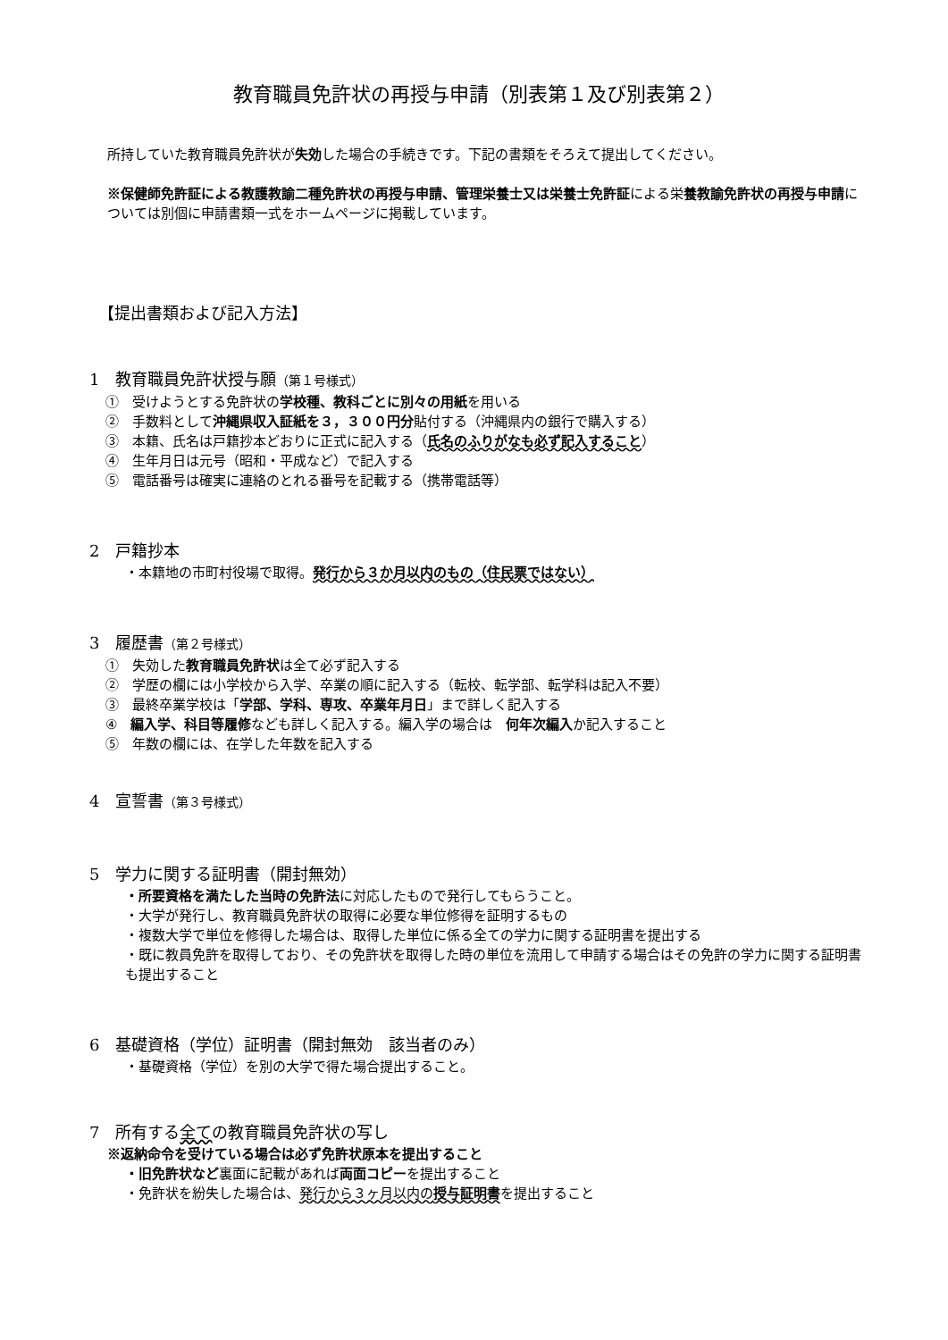教育職員免許状の再授与申請（別表第１及び別表第２）
所持していた教育職員免許状が失効した場合の手続きです。下記の書類をそろえて提出してください。
※保健師免許証による教護教諭二種免許状の再授与申請、管理栄養士又は栄養士免許証による栄養教諭免許状の再授与申請については別個に申請書類一式をホームページに掲載しています。
【提出書類および記入方法】
1　教育職員免許状授与願（第１号様式）
①　受けようとする免許状の学校種、教科ごとに別々の用紙を用いる
②　手数料として沖縄県収入証紙を３，３００円分貼付する（沖縄県内の銀行で購入する）
③　本籍、氏名は戸籍抄本どおりに正式に記入する（氏名のふりがなも必ず記入すること）
④　生年月日は元号（昭和・平成など）で記入する
⑤　電話番号は確実に連絡のとれる番号を記載する（携帯電話等）
2　戸籍抄本
・本籍地の市町村役場で取得。発行から３か月以内のもの（住民票ではない）
3　履歴書（第２号様式）
①　失効した教育職員免許状は全て必ず記入する
②　学歴の欄には小学校から入学、卒業の順に記入する（転校、転学部、転学科は記入不要）
③　最終卒業学校は「学部、学科、専攻、卒業年月日」まで詳しく記入する
④　編入学、科目等履修なども詳しく記入する。編入学の場合は　何年次編入か記入すること
⑤　年数の欄には、在学した年数を記入する
4　宣誓書（第３号様式）
5　学力に関する証明書（開封無効）
・所要資格を満たした当時の免許法に対応したもので発行してもらうこと。
・大学が発行し、教育職員免許状の取得に必要な単位修得を証明するもの
・複数大学で単位を修得した場合は、取得した単位に係る全ての学力に関する証明書を提出する
・既に教員免許を取得しており、その免許状を取得した時の単位を流用して申請する場合はその免許の学力に関する証明書も提出すること
6　基礎資格（学位）証明書（開封無効　該当者のみ）
・基礎資格（学位）を別の大学で得た場合提出すること。
7　所有する全ての教育職員免許状の写し
※返納命令を受けている場合は必ず免許状原本を提出すること
・旧免許状など裏面に記載があれば両面コピーを提出すること
・免許状を紛失した場合は、発行から３ヶ月以内の授与証明書を提出すること